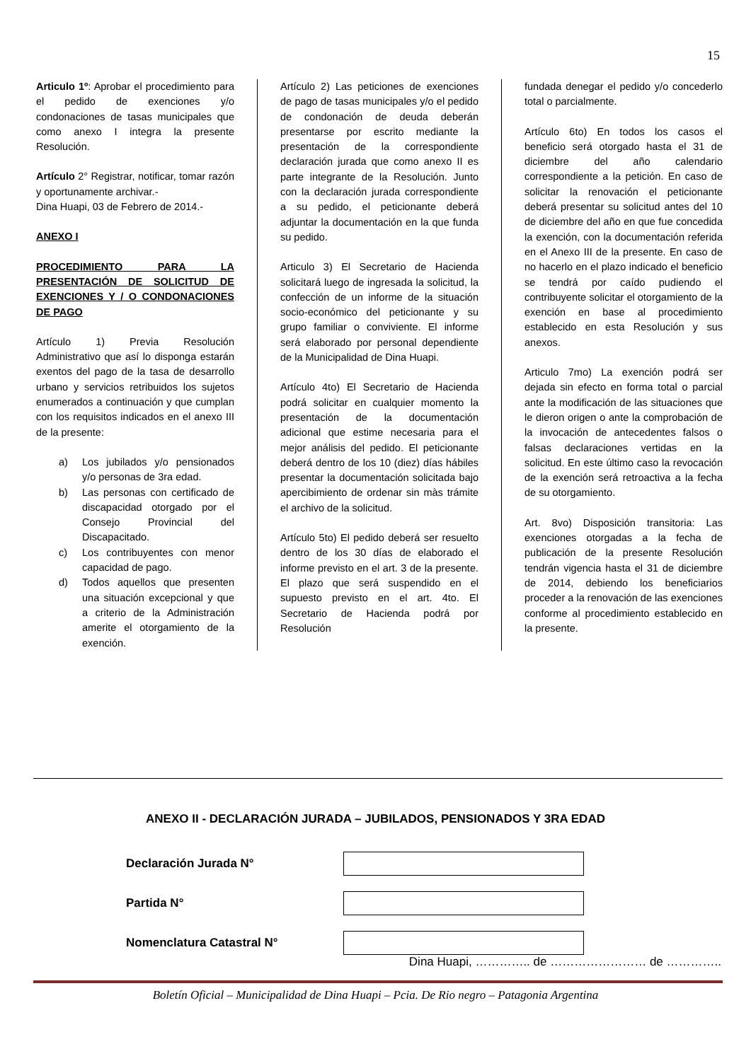15
Articulo 1º: Aprobar el procedimiento para el pedido de exenciones y/o condonaciones de tasas municipales que como anexo I integra la presente Resolución.
Artículo 2° Registrar, notificar, tomar razón y oportunamente archivar.-
Dina Huapi, 03 de Febrero de 2014.-
ANEXO I
PROCEDIMIENTO PARA LA PRESENTACIÓN DE SOLICITUD DE EXENCIONES Y / O CONDONACIONES DE PAGO
Artículo 1) Previa Resolución Administrativo que así lo disponga estarán exentos del pago de la tasa de desarrollo urbano y servicios retribuidos los sujetos enumerados a continuación y que cumplan con los requisitos indicados en el anexo III de la presente:
a) Los jubilados y/o pensionados y/o personas de 3ra edad.
b) Las personas con certificado de discapacidad otorgado por el Consejo Provincial del Discapacitado.
c) Los contribuyentes con menor capacidad de pago.
d) Todos aquellos que presenten una situación excepcional y que a criterio de la Administración amerite el otorgamiento de la exención.
Artículo 2) Las peticiones de exenciones de pago de tasas municipales y/o el pedido de condonación de deuda deberán presentarse por escrito mediante la presentación de la correspondiente declaración jurada que como anexo II es parte integrante de la Resolución. Junto con la declaración jurada correspondiente a su pedido, el peticionante deberá adjuntar la documentación en la que funda su pedido.
Articulo 3) El Secretario de Hacienda solicitará luego de ingresada la solicitud, la confección de un informe de la situación socio-económico del peticionante y su grupo familiar o conviviente. El informe será elaborado por personal dependiente de la Municipalidad de Dina Huapi.
Artículo 4to) El Secretario de Hacienda podrá solicitar en cualquier momento la presentación de la documentación adicional que estime necesaria para el mejor análisis del pedido. El peticionante deberá dentro de los 10 (diez) días hábiles presentar la documentación solicitada bajo apercibimiento de ordenar sin màs trámite el archivo de la solicitud.
Artículo 5to) El pedido deberá ser resuelto dentro de los 30 días de elaborado el informe previsto en el art. 3 de la presente. El plazo que será suspendido en el supuesto previsto en el art. 4to. El Secretario de Hacienda podrá por Resolución
fundada denegar el pedido y/o concederlo total o parcialmente.
Artículo 6to) En todos los casos el beneficio será otorgado hasta el 31 de diciembre del año calendario correspondiente a la petición. En caso de solicitar la renovación el peticionante deberá presentar su solicitud antes del 10 de diciembre del año en que fue concedida la exención, con la documentación referida en el Anexo III de la presente. En caso de no hacerlo en el plazo indicado el beneficio se tendrá por caído pudiendo el contribuyente solicitar el otorgamiento de la exención en base al procedimiento establecido en esta Resolución y sus anexos.
Articulo 7mo) La exención podrá ser dejada sin efecto en forma total o parcial ante la modificación de las situaciones que le dieron origen o ante la comprobación de la invocación de antecedentes falsos o falsas declaraciones vertidas en la solicitud. En este último caso la revocación de la exención será retroactiva a la fecha de su otorgamiento.
Art. 8vo) Disposición transitoria: Las exenciones otorgadas a la fecha de publicación de la presente Resolución tendrán vigencia hasta el 31 de diciembre de 2014, debiendo los beneficiarios proceder a la renovación de las exenciones conforme al procedimiento establecido en la presente.
ANEXO II - DECLARACIÓN JURADA – JUBILADOS, PENSIONADOS Y 3RA EDAD
Declaración Jurada N°
Partida N°
Nomenclatura Catastral N°
Dina Huapi, ………….. de …………………… de …………..
Boletín Oficial – Municipalidad de Dina Huapi – Pcia. De Rio negro – Patagonia Argentina